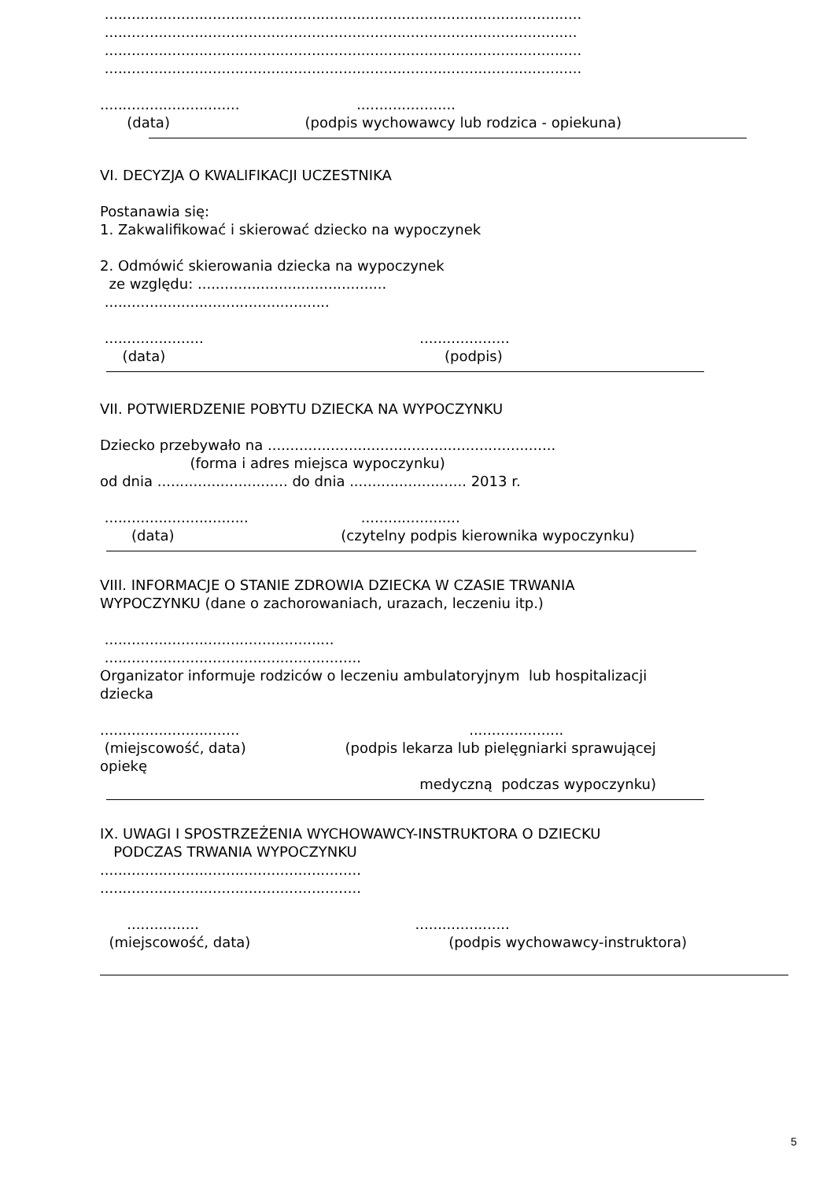..........................................................................................................
.........................................................................................................
..........................................................................................................
..........................................................................................................
............................... ......................
(data) (podpis wychowawcy lub rodzica - opiekuna)
VI. DECYZJA O KWALIFIKACJI UCZESTNIKA
Postanawia się:
1. Zakwalifikować i skierować dziecko na wypoczynek
2. Odmówić skierowania dziecka na wypoczynek
ze względu: ..........................................
..................................................
...................... ....................
(data) (podpis)
VII. POTWIERDZENIE POBYTU DZIECKA NA WYPOCZYNKU
Dziecko przebywało na ................................................................
(forma i adres miejsca wypoczynku)
od dnia ............................. do dnia .......................... 2013 r.
................................ ......................
(data) (czytelny podpis kierownika wypoczynku)
VIII. INFORMACJE O STANIE ZDROWIA DZIECKA W CZASIE TRWANIA
WYPOCZYNKU (dane o zachorowaniach, urazach, leczeniu itp.)
...................................................
.........................................................
Organizator informuje rodziców o leczeniu ambulatoryjnym lub hospitalizacji
dziecka
............................... .....................
(miejscowość, data) (podpis lekarza lub pielęgniarki sprawującej
opiekę
medyczną podczas wypoczynku)
IX. UWAGI I SPOSTRZEŻENIA WYCHOWAWCY-INSTRUKTORA O DZIECKU
PODCZAS TRWANIA WYPOCZYNKU
..........................................................
..........................................................
................ .....................
(miejscowość, data) (podpis wychowawcy-instruktora)
5